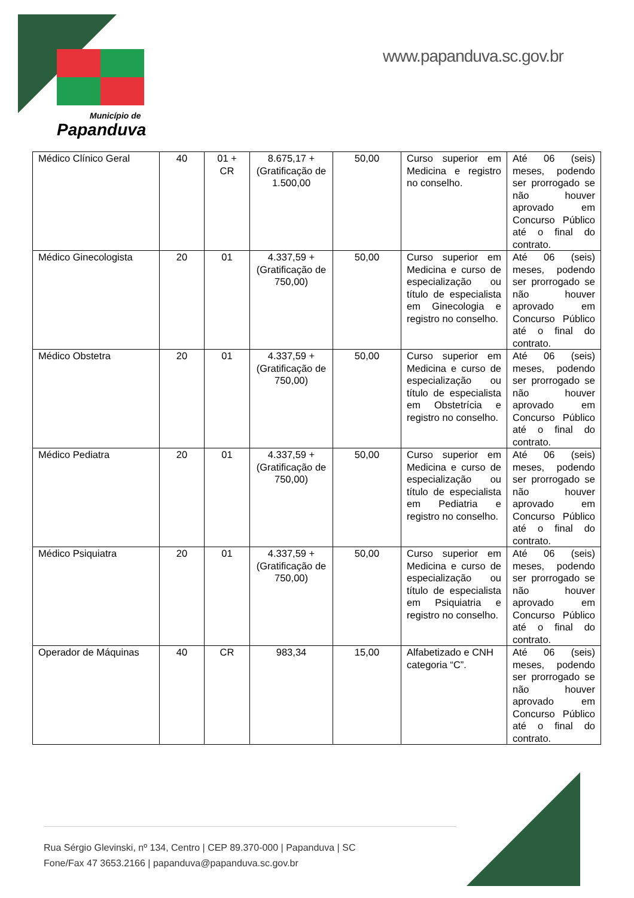Município de
Papanduva
www.papanduva.sc.gov.br
| Médico Clínico Geral | 40 | 01 + CR | 8.675,17 + (Gratificação de 1.500,00 | 50,00 | Curso superior em Medicina e registro no conselho. | Até 06 (seis) meses, podendo ser prorrogado se não houver aprovado em Concurso Público até o final do contrato. |
| Médico Ginecologista | 20 | 01 | 4.337,59 + (Gratificação de 750,00) | 50,00 | Curso superior em Medicina e curso de especialização ou título de especialista em Ginecologia e registro no conselho. | Até 06 (seis) meses, podendo ser prorrogado se não houver aprovado em Concurso Público até o final do contrato. |
| Médico Obstetra | 20 | 01 | 4.337,59 + (Gratificação de 750,00) | 50,00 | Curso superior em Medicina e curso de especialização ou título de especialista em Obstetrícia e registro no conselho. | Até 06 (seis) meses, podendo ser prorrogado se não houver aprovado em Concurso Público até o final do contrato. |
| Médico Pediatra | 20 | 01 | 4.337,59 + (Gratificação de 750,00) | 50,00 | Curso superior em Medicina e curso de especialização ou título de especialista em Pediatria e registro no conselho. | Até 06 (seis) meses, podendo ser prorrogado se não houver aprovado em Concurso Público até o final do contrato. |
| Médico Psiquiatra | 20 | 01 | 4.337,59 + (Gratificação de 750,00) | 50,00 | Curso superior em Medicina e curso de especialização ou título de especialista em Psiquiatria e registro no conselho. | Até 06 (seis) meses, podendo ser prorrogado se não houver aprovado em Concurso Público até o final do contrato. |
| Operador de Máquinas | 40 | CR | 983,34 | 15,00 | Alfabetizado e CNH categoria “C”. | Até 06 (seis) meses, podendo ser prorrogado se não houver aprovado em Concurso Público até o final do contrato. |
Rua Sérgio Glevinski, nº 134, Centro | CEP 89.370-000 | Papanduva | SC
Fone/Fax 47 3653.2166 | papanduva@papanduva.sc.gov.br